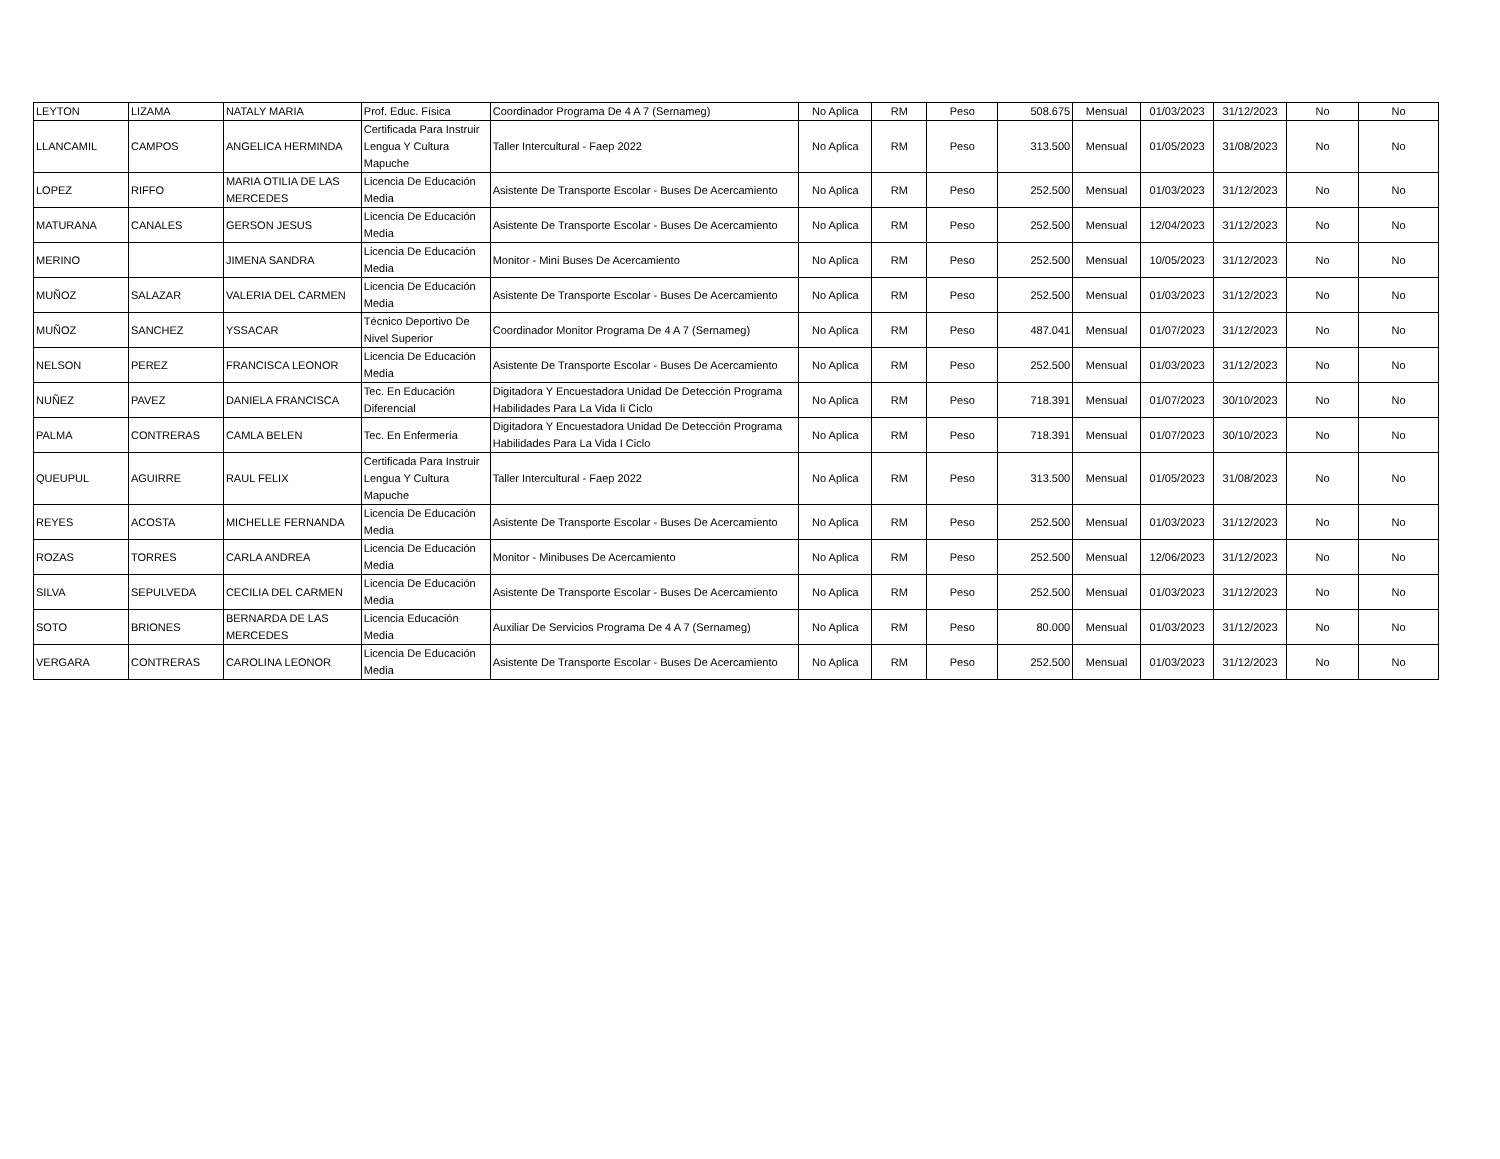| LEYTON | LIZAMA | NATALY MARIA | Prof. Educ. Física | Coordinador Programa De 4 A 7 (Sernameg) | No Aplica | RM | Peso | 508.675 | Mensual | 01/03/2023 | 31/12/2023 | No | No |
| LLANCAMIL | CAMPOS | ANGELICA HERMINDA | Certificada Para Instruir Lengua Y Cultura Mapuche | Taller Intercultural - Faep 2022 | No Aplica | RM | Peso | 313.500 | Mensual | 01/05/2023 | 31/08/2023 | No | No |
| LOPEZ | RIFFO | MARIA OTILIA DE LAS MERCEDES | Licencia De Educación Media | Asistente De Transporte Escolar - Buses De Acercamiento | No Aplica | RM | Peso | 252.500 | Mensual | 01/03/2023 | 31/12/2023 | No | No |
| MATURANA | CANALES | GERSON JESUS | Licencia De Educación Media | Asistente De Transporte Escolar - Buses De Acercamiento | No Aplica | RM | Peso | 252.500 | Mensual | 12/04/2023 | 31/12/2023 | No | No |
| MERINO | | JIMENA SANDRA | Licencia De Educación Media | Monitor - Mini Buses De Acercamiento | No Aplica | RM | Peso | 252.500 | Mensual | 10/05/2023 | 31/12/2023 | No | No |
| MUÑOZ | SALAZAR | VALERIA DEL CARMEN | Licencia De Educación Media | Asistente De Transporte Escolar - Buses De Acercamiento | No Aplica | RM | Peso | 252.500 | Mensual | 01/03/2023 | 31/12/2023 | No | No |
| MUÑOZ | SANCHEZ | YSSACAR | Técnico Deportivo De Nivel Superior | Coordinador Monitor Programa De 4 A 7 (Sernameg) | No Aplica | RM | Peso | 487.041 | Mensual | 01/07/2023 | 31/12/2023 | No | No |
| NELSON | PEREZ | FRANCISCA LEONOR | Licencia De Educación Media | Asistente De Transporte Escolar - Buses De Acercamiento | No Aplica | RM | Peso | 252.500 | Mensual | 01/03/2023 | 31/12/2023 | No | No |
| NUÑEZ | PAVEZ | DANIELA FRANCISCA | Tec. En Educación Diferencial | Digitadora Y Encuestadora Unidad De Detección Programa Habilidades Para La Vida Ii Ciclo | No Aplica | RM | Peso | 718.391 | Mensual | 01/07/2023 | 30/10/2023 | No | No |
| PALMA | CONTRERAS | CAMLA BELEN | Tec. En Enfermería | Digitadora Y Encuestadora Unidad De Detección Programa Habilidades Para La Vida I Ciclo | No Aplica | RM | Peso | 718.391 | Mensual | 01/07/2023 | 30/10/2023 | No | No |
| QUEUPUL | AGUIRRE | RAUL FELIX | Certificada Para Instruir Lengua Y Cultura Mapuche | Taller Intercultural - Faep 2022 | No Aplica | RM | Peso | 313.500 | Mensual | 01/05/2023 | 31/08/2023 | No | No |
| REYES | ACOSTA | MICHELLE FERNANDA | Licencia De Educación Media | Asistente De Transporte Escolar - Buses De Acercamiento | No Aplica | RM | Peso | 252.500 | Mensual | 01/03/2023 | 31/12/2023 | No | No |
| ROZAS | TORRES | CARLA ANDREA | Licencia De Educación Media | Monitor - Minibuses De Acercamiento | No Aplica | RM | Peso | 252.500 | Mensual | 12/06/2023 | 31/12/2023 | No | No |
| SILVA | SEPULVEDA | CECILIA DEL CARMEN | Licencia De Educación Media | Asistente De Transporte Escolar - Buses De Acercamiento | No Aplica | RM | Peso | 252.500 | Mensual | 01/03/2023 | 31/12/2023 | No | No |
| SOTO | BRIONES | BERNARDA DE LAS MERCEDES | Licencia Educación Media | Auxiliar De Servicios Programa De 4 A 7 (Sernameg) | No Aplica | RM | Peso | 80.000 | Mensual | 01/03/2023 | 31/12/2023 | No | No |
| VERGARA | CONTRERAS | CAROLINA LEONOR | Licencia De Educación Media | Asistente De Transporte Escolar - Buses De Acercamiento | No Aplica | RM | Peso | 252.500 | Mensual | 01/03/2023 | 31/12/2023 | No | No |